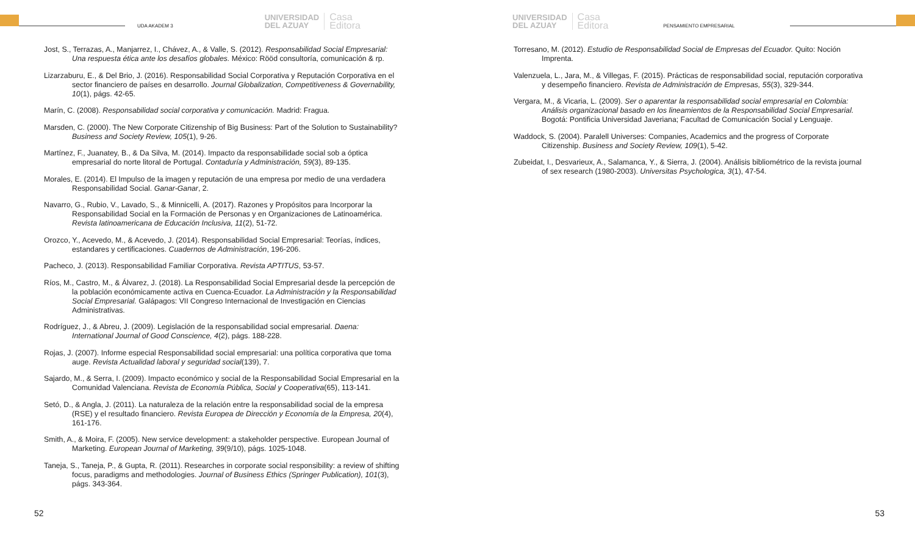UDA AKADEM 3 UNIVERSIDAD
DEL AZUAY Casa
Editora
Jost, S., Terrazas, A., Manjarrez, I., Chávez, A., & Valle, S. (2012). Responsabilidad Social Empresarial: Una respuesta ética ante los desafíos globales. México: Rööd consultoría, comunicación & rp.
Lizarzaburu, E., & Del Brio, J. (2016). Responsabilidad Social Corporativa y Reputación Corporativa en el sector financiero de países en desarrollo. Journal Globalization, Competitiveness & Governability, 10(1), págs. 42-65.
Marín, C. (2008). Responsabilidad social corporativa y comunicación. Madrid: Fragua.
Marsden, C. (2000). The New Corporate Citizenship of Big Business: Part of the Solution to Sustainability? Business and Society Review, 105(1), 9-26.
Martínez, F., Juanatey, B., & Da Silva, M. (2014). Impacto da responsabilidade social sob a óptica empresarial do norte litoral de Portugal. Contaduría y Administración, 59(3), 89-135.
Morales, E. (2014). El Impulso de la imagen y reputación de una empresa por medio de una verdadera Responsabilidad Social. Ganar-Ganar, 2.
Navarro, G., Rubio, V., Lavado, S., & Minnicelli, A. (2017). Razones y Propósitos para Incorporar la Responsabilidad Social en la Formación de Personas y en Organizaciones de Latinoamérica. Revista latinoamericana de Educación Inclusiva, 11(2), 51-72.
Orozco, Y., Acevedo, M., & Acevedo, J. (2014). Responsabilidad Social Empresarial: Teorías, índices, estandares y certificaciones. Cuadernos de Administración, 196-206.
Pacheco, J. (2013). Responsabilidad Familiar Corporativa. Revista APTITUS, 53-57.
Ríos, M., Castro, M., & Álvarez, J. (2018). La Responsabilidad Social Empresarial desde la percepción de la población económicamente activa en Cuenca-Ecuador. La Administración y la Responsabilidad Social Empresarial. Galápagos: VII Congreso Internacional de Investigación en Ciencias Administrativas.
Rodríguez, J., & Abreu, J. (2009). Legislación de la responsabilidad social empresarial. Daena: International Journal of Good Conscience, 4(2), págs. 188-228.
Rojas, J. (2007). Informe especial Responsabilidad social empresarial: una política corporativa que toma auge. Revista Actualidad laboral y seguridad social(139), 7.
Sajardo, M., & Serra, I. (2009). Impacto económico y social de la Responsabilidad Social Empresarial en la Comunidad Valenciana. Revista de Economía Pública, Social y Cooperativa(65), 113-141.
Setó, D., & Angla, J. (2011). La naturaleza de la relación entre la responsabilidad social de la empresa (RSE) y el resultado financiero. Revista Europea de Dirección y Economía de la Empresa, 20(4), 161-176.
Smith, A., & Moira, F. (2005). New service development: a stakeholder perspective. European Journal of Marketing. European Journal of Marketing, 39(9/10), págs. 1025-1048.
Taneja, S., Taneja, P., & Gupta, R. (2011). Researches in corporate social responsibility: a review of shifting focus, paradigms and methodologies. Journal of Business Ethics (Springer Publication), 101(3), págs. 343-364.
52
UNIVERSIDAD
DEL AZUAY Casa
Editora PENSAMIENTO EMPRESARIAL
Torresano, M. (2012). Estudio de Responsabilidad Social de Empresas del Ecuador. Quito: Noción Imprenta.
Valenzuela, L., Jara, M., & Villegas, F. (2015). Prácticas de responsabilidad social, reputación corporativa y desempeño financiero. Revista de Administración de Empresas, 55(3), 329-344.
Vergara, M., & Vicaria, L. (2009). Ser o aparentar la responsabilidad social empresarial en Colombia: Análisis organizacional basado en los lineamientos de la Responsabilidad Social Empresarial. Bogotá: Pontificia Universidad Javeriana; Facultad de Comunicación Social y Lenguaje.
Waddock, S. (2004). Paralell Universes: Companies, Academics and the progress of Corporate Citizenship. Business and Society Review, 109(1), 5-42.
Zubeidat, I., Desvarieux, A., Salamanca, Y., & Sierra, J. (2004). Análisis bibliométrico de la revista journal of sex research (1980-2003). Universitas Psychologica, 3(1), 47-54.
53